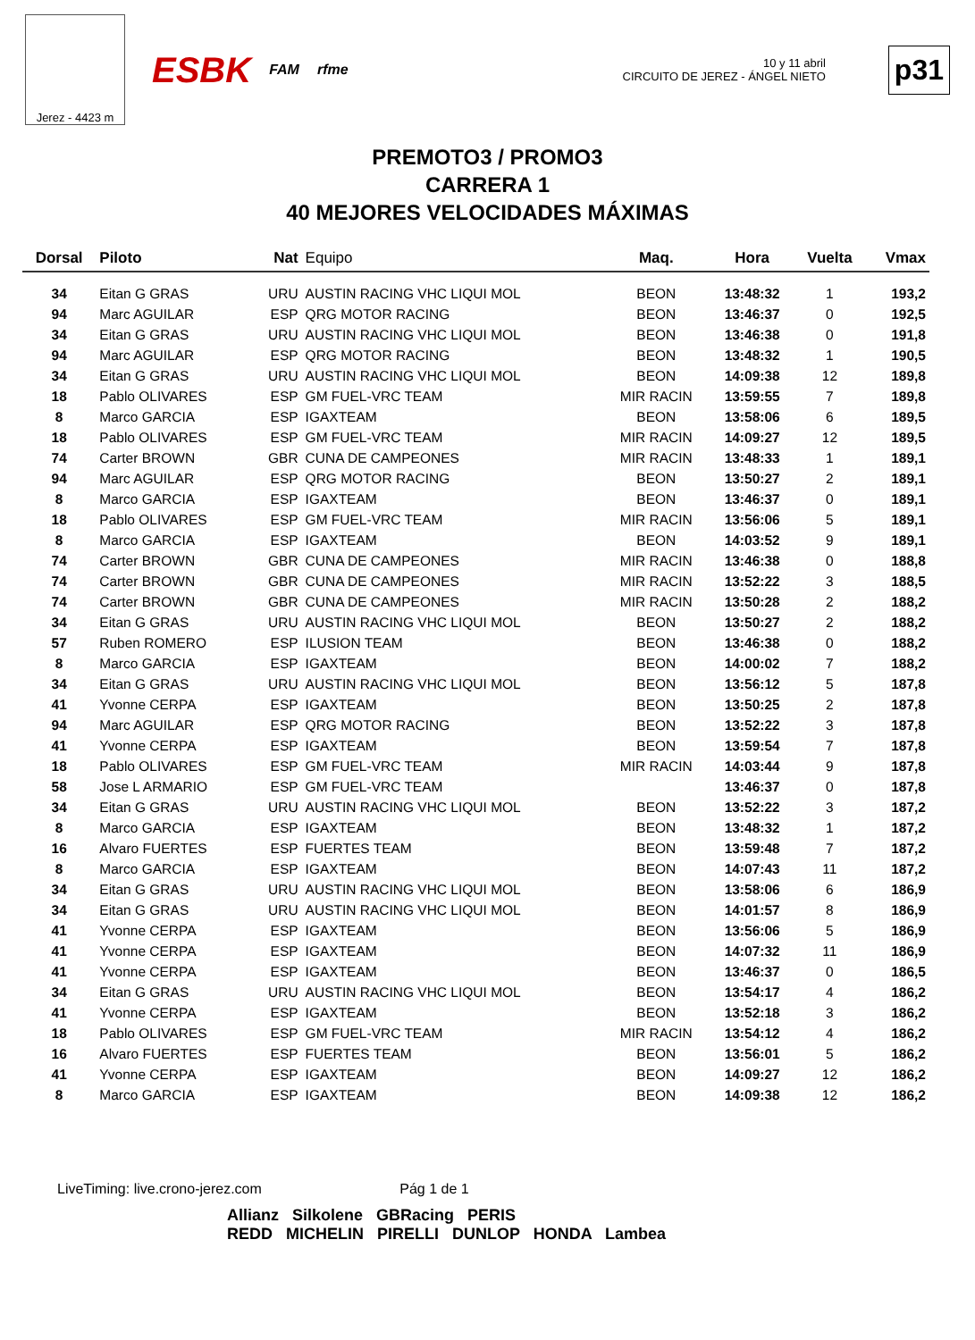Jerez - 4423 m
ESBK FAM rfme
10 y 11 abril
CIRCUITO DE JEREZ - ÁNGEL NIETO
p31
PREMOTO3 / PROMO3
CARRERA 1
40 MEJORES VELOCIDADES MÁXIMAS
| Dorsal | Piloto | Nat | Equipo | Maq. | Hora | Vuelta | Vmax |
| --- | --- | --- | --- | --- | --- | --- | --- |
| 34 | Eitan G GRAS | URU | AUSTIN RACING VHC LIQUI MOL | BEON | 13:48:32 | 1 | 193,2 |
| 94 | Marc AGUILAR | ESP | QRG MOTOR RACING | BEON | 13:46:37 | 0 | 192,5 |
| 34 | Eitan G GRAS | URU | AUSTIN RACING VHC LIQUI MOL | BEON | 13:46:38 | 0 | 191,8 |
| 94 | Marc AGUILAR | ESP | QRG MOTOR RACING | BEON | 13:48:32 | 1 | 190,5 |
| 34 | Eitan G GRAS | URU | AUSTIN RACING VHC LIQUI MOL | BEON | 14:09:38 | 12 | 189,8 |
| 18 | Pablo OLIVARES | ESP | GM FUEL-VRC TEAM | MIR RACIN | 13:59:55 | 7 | 189,8 |
| 8 | Marco GARCIA | ESP | IGAXTEAM | BEON | 13:58:06 | 6 | 189,5 |
| 18 | Pablo OLIVARES | ESP | GM FUEL-VRC TEAM | MIR RACIN | 14:09:27 | 12 | 189,5 |
| 74 | Carter BROWN | GBR | CUNA DE CAMPEONES | MIR RACIN | 13:48:33 | 1 | 189,1 |
| 94 | Marc AGUILAR | ESP | QRG MOTOR RACING | BEON | 13:50:27 | 2 | 189,1 |
| 8 | Marco GARCIA | ESP | IGAXTEAM | BEON | 13:46:37 | 0 | 189,1 |
| 18 | Pablo OLIVARES | ESP | GM FUEL-VRC TEAM | MIR RACIN | 13:56:06 | 5 | 189,1 |
| 8 | Marco GARCIA | ESP | IGAXTEAM | BEON | 14:03:52 | 9 | 189,1 |
| 74 | Carter BROWN | GBR | CUNA DE CAMPEONES | MIR RACIN | 13:46:38 | 0 | 188,8 |
| 74 | Carter BROWN | GBR | CUNA DE CAMPEONES | MIR RACIN | 13:52:22 | 3 | 188,5 |
| 74 | Carter BROWN | GBR | CUNA DE CAMPEONES | MIR RACIN | 13:50:28 | 2 | 188,2 |
| 34 | Eitan G GRAS | URU | AUSTIN RACING VHC LIQUI MOL | BEON | 13:50:27 | 2 | 188,2 |
| 57 | Ruben ROMERO | ESP | ILUSION TEAM | BEON | 13:46:38 | 0 | 188,2 |
| 8 | Marco GARCIA | ESP | IGAXTEAM | BEON | 14:00:02 | 7 | 188,2 |
| 34 | Eitan G GRAS | URU | AUSTIN RACING VHC LIQUI MOL | BEON | 13:56:12 | 5 | 187,8 |
| 41 | Yvonne CERPA | ESP | IGAXTEAM | BEON | 13:50:25 | 2 | 187,8 |
| 94 | Marc AGUILAR | ESP | QRG MOTOR RACING | BEON | 13:52:22 | 3 | 187,8 |
| 41 | Yvonne CERPA | ESP | IGAXTEAM | BEON | 13:59:54 | 7 | 187,8 |
| 18 | Pablo OLIVARES | ESP | GM FUEL-VRC TEAM | MIR RACIN | 14:03:44 | 9 | 187,8 |
| 58 | Jose L ARMARIO | ESP | GM FUEL-VRC TEAM | | 13:46:37 | 0 | 187,8 |
| 34 | Eitan G GRAS | URU | AUSTIN RACING VHC LIQUI MOL | BEON | 13:52:22 | 3 | 187,2 |
| 8 | Marco GARCIA | ESP | IGAXTEAM | BEON | 13:48:32 | 1 | 187,2 |
| 16 | Alvaro FUERTES | ESP | FUERTES TEAM | BEON | 13:59:48 | 7 | 187,2 |
| 8 | Marco GARCIA | ESP | IGAXTEAM | BEON | 14:07:43 | 11 | 187,2 |
| 34 | Eitan G GRAS | URU | AUSTIN RACING VHC LIQUI MOL | BEON | 13:58:06 | 6 | 186,9 |
| 34 | Eitan G GRAS | URU | AUSTIN RACING VHC LIQUI MOL | BEON | 14:01:57 | 8 | 186,9 |
| 41 | Yvonne CERPA | ESP | IGAXTEAM | BEON | 13:56:06 | 5 | 186,9 |
| 41 | Yvonne CERPA | ESP | IGAXTEAM | BEON | 14:07:32 | 11 | 186,9 |
| 41 | Yvonne CERPA | ESP | IGAXTEAM | BEON | 13:46:37 | 0 | 186,5 |
| 34 | Eitan G GRAS | URU | AUSTIN RACING VHC LIQUI MOL | BEON | 13:54:17 | 4 | 186,2 |
| 41 | Yvonne CERPA | ESP | IGAXTEAM | BEON | 13:52:18 | 3 | 186,2 |
| 18 | Pablo OLIVARES | ESP | GM FUEL-VRC TEAM | MIR RACIN | 13:54:12 | 4 | 186,2 |
| 16 | Alvaro FUERTES | ESP | FUERTES TEAM | BEON | 13:56:01 | 5 | 186,2 |
| 41 | Yvonne CERPA | ESP | IGAXTEAM | BEON | 14:09:27 | 12 | 186,2 |
| 8 | Marco GARCIA | ESP | IGAXTEAM | BEON | 14:09:38 | 12 | 186,2 |
LiveTiming: live.crono-jerez.com Pág 1 de 1
Allianz Silkolene GBRacing PERIS
REDD MICHELIN PIRELLI DUNLOP HONDA Lambea